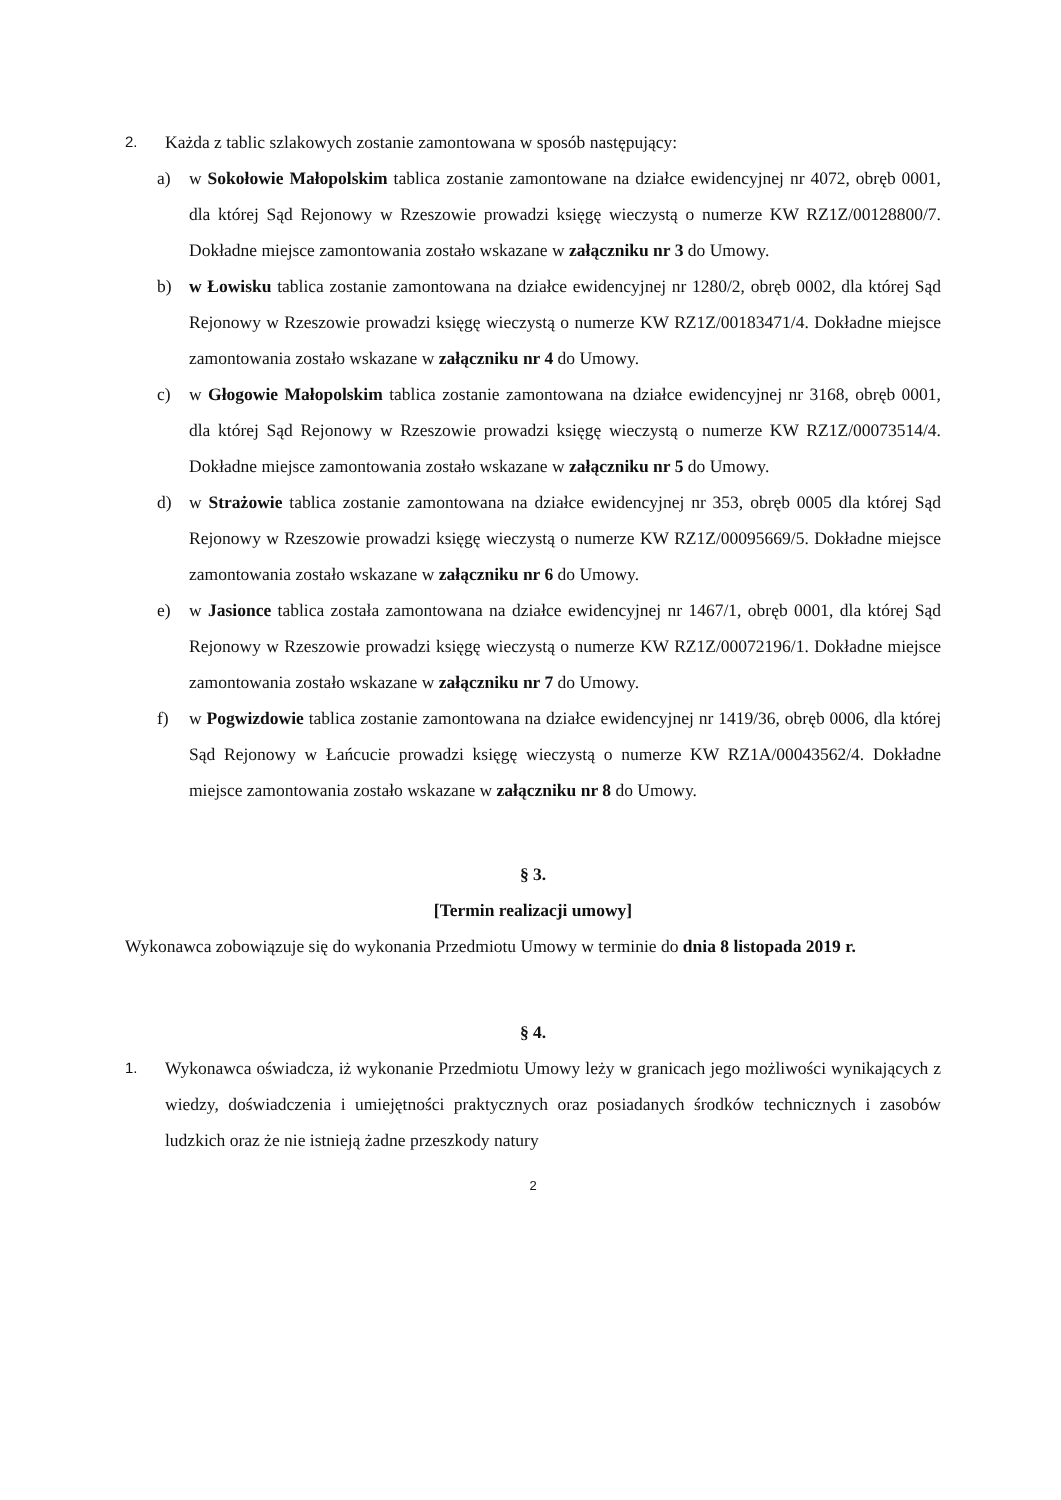2.
Każda z tablic szlakowych zostanie zamontowana w sposób następujący:
a) w Sokołowie Małopolskim tablica zostanie zamontowane na działce ewidencyjnej nr 4072, obręb 0001, dla której Sąd Rejonowy w Rzeszowie prowadzi księgę wieczystą o numerze KW RZ1Z/00128800/7. Dokładne miejsce zamontowania zostało wskazane w załączniku nr 3 do Umowy.
b) w Łowisku tablica zostanie zamontowana na działce ewidencyjnej nr 1280/2, obręb 0002, dla której Sąd Rejonowy w Rzeszowie prowadzi księgę wieczystą o numerze KW RZ1Z/00183471/4. Dokładne miejsce zamontowania zostało wskazane w załączniku nr 4 do Umowy.
c) w Głogowie Małopolskim tablica zostanie zamontowana na działce ewidencyjnej nr 3168, obręb 0001, dla której Sąd Rejonowy w Rzeszowie prowadzi księgę wieczystą o numerze KW RZ1Z/00073514/4. Dokładne miejsce zamontowania zostało wskazane w załączniku nr 5 do Umowy.
d) w Strażowie tablica zostanie zamontowana na działce ewidencyjnej nr 353, obręb 0005 dla której Sąd Rejonowy w Rzeszowie prowadzi księgę wieczystą o numerze KW RZ1Z/00095669/5. Dokładne miejsce zamontowania zostało wskazane w załączniku nr 6 do Umowy.
e) w Jasionce tablica została zamontowana na działce ewidencyjnej nr 1467/1, obręb 0001, dla której Sąd Rejonowy w Rzeszowie prowadzi księgę wieczystą o numerze KW RZ1Z/00072196/1. Dokładne miejsce zamontowania zostało wskazane w załączniku nr 7 do Umowy.
f) w Pogwizdowie tablica zostanie zamontowana na działce ewidencyjnej nr 1419/36, obręb 0006, dla której Sąd Rejonowy w Łańcucie prowadzi księgę wieczystą o numerze KW RZ1A/00043562/4. Dokładne miejsce zamontowania zostało wskazane w załączniku nr 8 do Umowy.
§ 3.
[Termin realizacji umowy]
Wykonawca zobowiązuje się do wykonania Przedmiotu Umowy w terminie do dnia 8 listopada 2019 r.
§ 4.
1.
Wykonawca oświadcza, iż wykonanie Przedmiotu Umowy leży w granicach jego możliwości wynikających z wiedzy, doświadczenia i umiejętności praktycznych oraz posiadanych środków technicznych i zasobów ludzkich oraz że nie istnieją żadne przeszkody natury
2